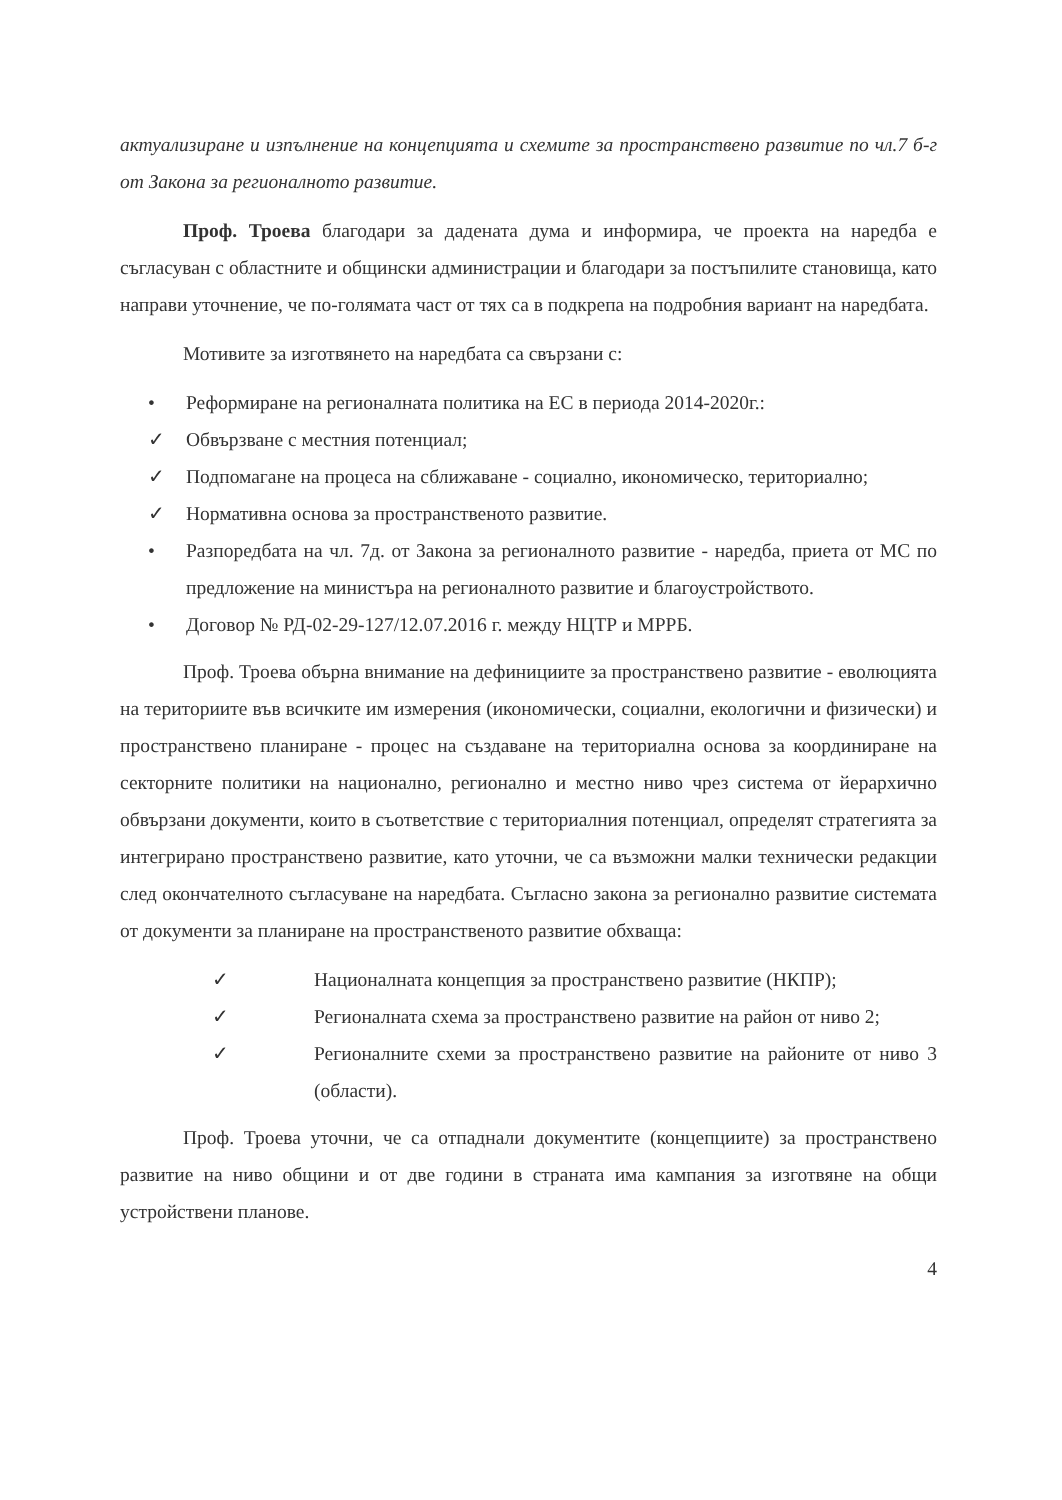актуализиране и изпълнение на концепцията и схемите за пространствено развитие по чл.7 б-г от Закона за регионалното развитие.
Проф. Троева благодари за дадената дума и информира, че проекта на наредба е съгласуван с областните и общински администрации и благодари за постъпилите становища, като направи уточнение, че по-голямата част от тях са в подкрепа на подробния вариант на наредбата.
Мотивите за изготвянето на наредбата са свързани с:
• Реформиране на регионалната политика на ЕС в периода 2014-2020г.:
✓ Обвързване с местния потенциал;
✓ Подпомагане на процеса на сближаване - социално, икономическо, териториално;
✓ Нормативна основа за пространственото развитие.
• Разпоредбата на чл. 7д. от Закона за регионалното развитие - наредба, приета от МС по предложение на министъра на регионалното развитие и благоустройството.
• Договор № РД-02-29-127/12.07.2016 г. между НЦТР и МРРБ.
Проф. Троева обърна внимание на дефинициите за пространствено развитие - еволюцията на териториите във всичките им измерения (икономически, социални, екологични и физически) и пространствено планиране - процес на създаване на териториална основа за координиране на секторните политики на национално, регионално и местно ниво чрез система от йерархично обвързани документи, които в съответствие с териториалния потенциал, определят стратегията за интегрирано пространствено развитие, като уточни, че са възможни малки технически редакции след окончателното съгласуване на наредбата. Съгласно закона за регионално развитие системата от документи за планиране на пространственото развитие обхваща:
✓ Националната концепция за пространствено развитие (НКПР);
✓ Регионалната схема за пространствено развитие на район от ниво 2;
✓ Регионалните схеми за пространствено развитие на районите от ниво 3 (области).
Проф. Троева уточни, че са отпаднали документите (концепциите) за пространствено развитие на ниво общини и от две години в страната има кампания за изготвяне на общи устройствени планове.
4